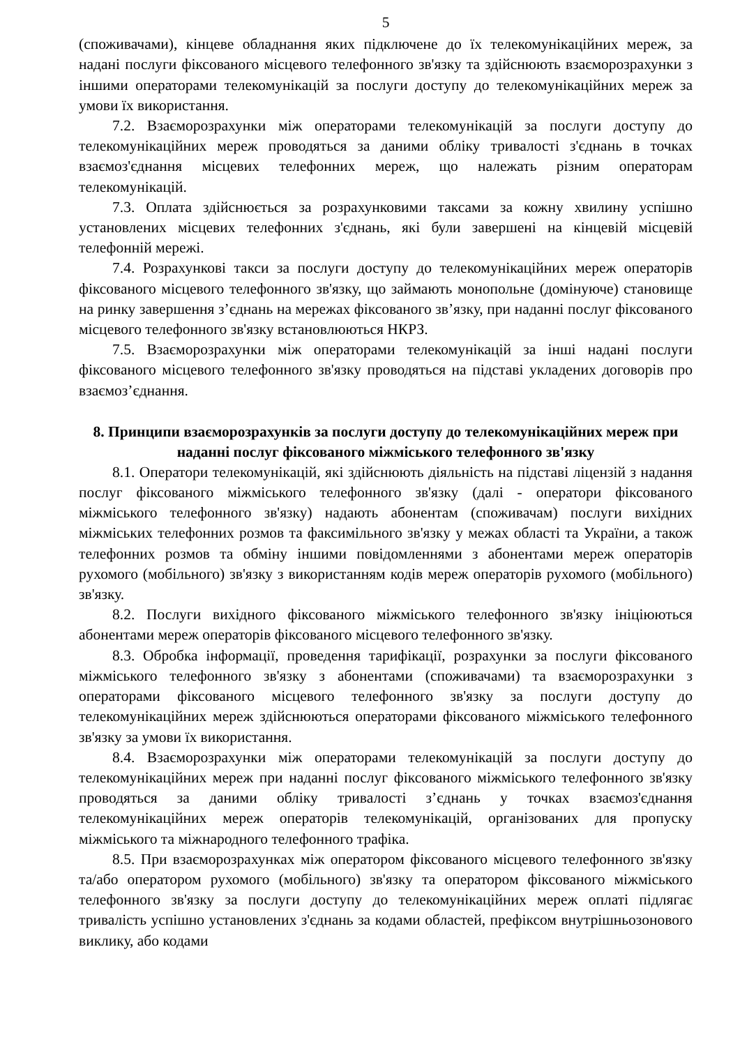5
(споживачами), кінцеве обладнання яких підключене до їх телекомунікаційних мереж, за надані послуги фіксованого місцевого телефонного зв'язку та здійснюють взаєморозрахунки з іншими операторами телекомунікацій за послуги доступу до телекомунікаційних мереж за умови їх використання.
7.2. Взаєморозрахунки між операторами телекомунікацій за послуги доступу до телекомунікаційних мереж проводяться за даними обліку тривалості з'єднань в точках взаємоз'єднання місцевих телефонних мереж, що належать різним операторам телекомунікацій.
7.3. Оплата здійснюється за розрахунковими таксами за кожну хвилину успішно установлених місцевих телефонних з'єднань, які були завершені на кінцевій місцевій телефонній мережі.
7.4. Розрахункові такси за послуги доступу до телекомунікаційних мереж операторів фіксованого місцевого телефонного зв'язку, що займають монопольне (домінуюче) становище на ринку завершення з’єднань на мережах фіксованого зв’язку, при наданні послуг фіксованого місцевого телефонного зв'язку встановлюються НКРЗ.
7.5. Взаєморозрахунки між операторами телекомунікацій за інші надані послуги фіксованого місцевого телефонного зв'язку проводяться на підставі укладених договорів про взаємоз’єднання.
8. Принципи взаєморозрахунків за послуги доступу до телекомунікаційних мереж при наданні послуг фіксованого міжміського телефонного зв'язку
8.1. Оператори телекомунікацій, які здійснюють діяльність на підставі ліцензій з надання послуг фіксованого міжміського телефонного зв'язку (далі - оператори фіксованого міжміського телефонного зв'язку) надають абонентам (споживачам) послуги вихідних міжміських телефонних розмов та факсимільного зв'язку у межах області та України, а також телефонних розмов та обміну іншими повідомленнями з абонентами мереж операторів рухомого (мобільного) зв'язку з використанням кодів мереж операторів рухомого (мобільного) зв'язку.
8.2. Послуги вихідного фіксованого міжміського телефонного зв'язку ініціюються абонентами мереж операторів фіксованого місцевого телефонного зв'язку.
8.3. Обробка інформації, проведення тарифікації, розрахунки за послуги фіксованого міжміського телефонного зв'язку з абонентами (споживачами) та взаєморозрахунки з операторами фіксованого місцевого телефонного зв'язку за послуги доступу до телекомунікаційних мереж здійснюються операторами фіксованого міжміського телефонного зв'язку за умови їх використання.
8.4. Взаєморозрахунки між операторами телекомунікацій за послуги доступу до телекомунікаційних мереж при наданні послуг фіксованого міжміського телефонного зв'язку проводяться за даними обліку тривалості з’єднань у точках взаємоз'єднання телекомунікаційних мереж операторів телекомунікацій, організованих для пропуску міжміського та міжнародного телефонного трафіка.
8.5. При взаєморозрахунках між оператором фіксованого місцевого телефонного зв'язку та/або оператором рухомого (мобільного) зв'язку та оператором фіксованого міжміського телефонного зв'язку за послуги доступу до телекомунікаційних мереж оплаті підлягає тривалість успішно установлених з'єднань за кодами областей, префіксом внутрішньозонового виклику, або кодами